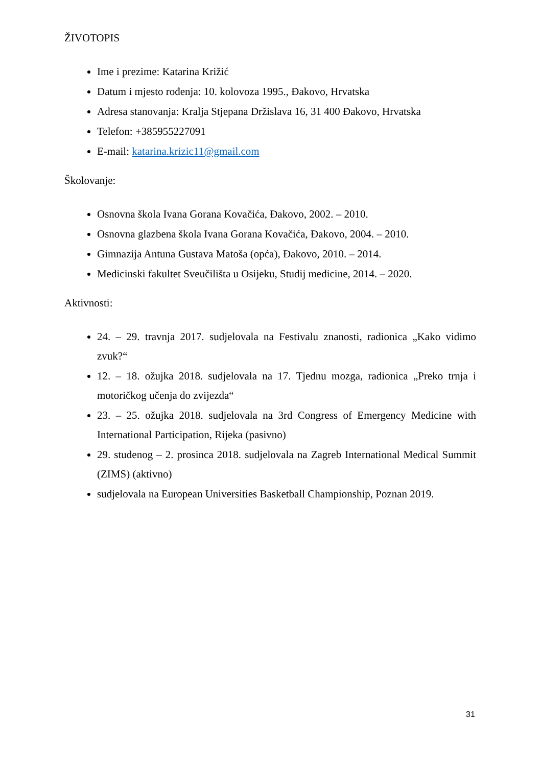ŽIVOTOPIS
Ime i prezime: Katarina Križić
Datum i mjesto rođenja: 10. kolovoza 1995., Đakovo, Hrvatska
Adresa stanovanja: Kralja Stjepana Držislava 16, 31 400 Đakovo, Hrvatska
Telefon: +385955227091
E-mail: katarina.krizic11@gmail.com
Školovanje:
Osnovna škola Ivana Gorana Kovačića, Đakovo, 2002. – 2010.
Osnovna glazbena škola Ivana Gorana Kovačića, Đakovo, 2004. – 2010.
Gimnazija Antuna Gustava Matoša (opća), Đakovo, 2010. – 2014.
Medicinski fakultet Sveučilišta u Osijeku, Studij medicine, 2014. – 2020.
Aktivnosti:
24. – 29. travnja 2017. sudjelovala na Festivalu znanosti, radionica „Kako vidimo zvuk?“
12. – 18. ožujka 2018. sudjelovala na 17. Tjednu mozga, radionica „Preko trnja i motoričkog učenja do zvijezda“
23. – 25. ožujka 2018. sudjelovala na 3rd Congress of Emergency Medicine with International Participation, Rijeka (pasivno)
29. studenog – 2. prosinca 2018. sudjelovala na Zagreb International Medical Summit (ZIMS) (aktivno)
sudjelovala na European Universities Basketball Championship, Poznan 2019.
31